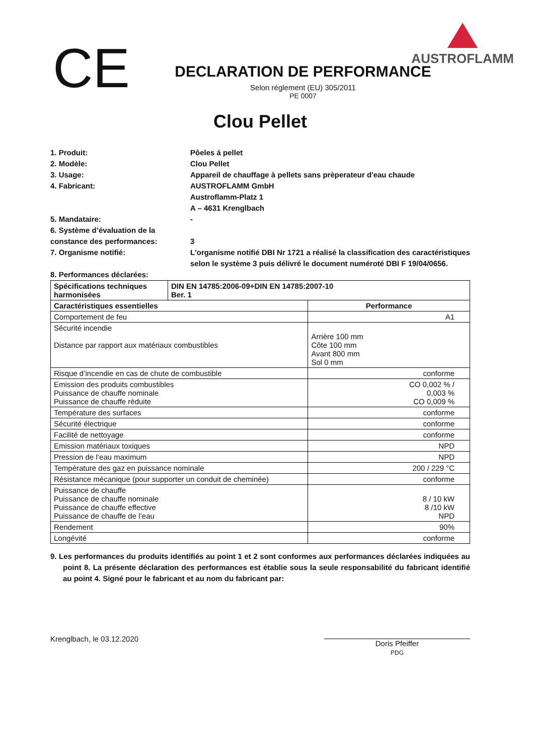CE
DECLARATION DE PERFORMANCE
Selon réglement (EU) 305/2011
PE 0007
AUSTROFLAMM
Clou Pellet
1. Produit:
Pôeles á pellet
2. Modèle:
Clou Pellet
3. Usage:
Appareil de chauffage à pellets sans prèperateur d'eau chaude
4. Fabricant:
AUSTROFLAMM GmbH
Austroflamm-Platz 1
A – 4631 Krenglbach
5. Mandataire:
-
6. Système d’évaluation de la constance des performances:
3
7. Organisme notifié:
L'organisme notifié DBI Nr 1721 a réalisé la classification des caractéristiques selon le système 3 puis délivré le document numéroté DBI F 19/04/0656.
8. Performances déclarées:
| Spécifications techniques harmonisées | DIN EN 14785:2006-09+DIN EN 14785:2007-10 Ber. 1 | |
| --- | --- | --- |
| Caractéristiques essentielles | | Performance |
| Comportement de feu | | A1 |
| Sécurité incendie Distance par rapport aux matériaux combustibles | | Arrière 100 mm Côte 100 mm Avant 800 mm Sol 0 mm |
| Risque d’incendie en cas de chute de combustible | | conforme |
| Emission des produits combustibles Puissance de chauffe nominale Puissance de chauffe rèduite | | CO 0,002 % / 0,003 % CO 0,009 % |
| Température des surfaces | | conforme |
| Sécurité électrique | | conforme |
| Facilité de nettoyage | | conforme |
| Emission matériaux toxiques | | NPD |
| Pression de l‘eau maximum | | NPD |
| Température des gaz en puissance nominale | | 200 / 229 °C |
| Résistance mécanique (pour supporter un conduit de cheminée) | | conforme |
| Puissance de chauffe Puissance de chauffe nominale Puissance de chauffe effective Puissance de chauffe de l’eau | | 8 / 10 kW 8 /10 kW NPD |
| Rendement | | 90% |
| Longévité | | conforme |
9. Les performances du produits identifiés au point 1 et 2 sont conformes aux performances déclarées indiquées au point 8. La présente déclaration des performances est établie sous la seule responsabilité du fabricant identifié au point 4. Signé pour le fabricant et au nom du fabricant par:
Krenglbach, le 03.12.2020
Doris Pfeiffer
PDG